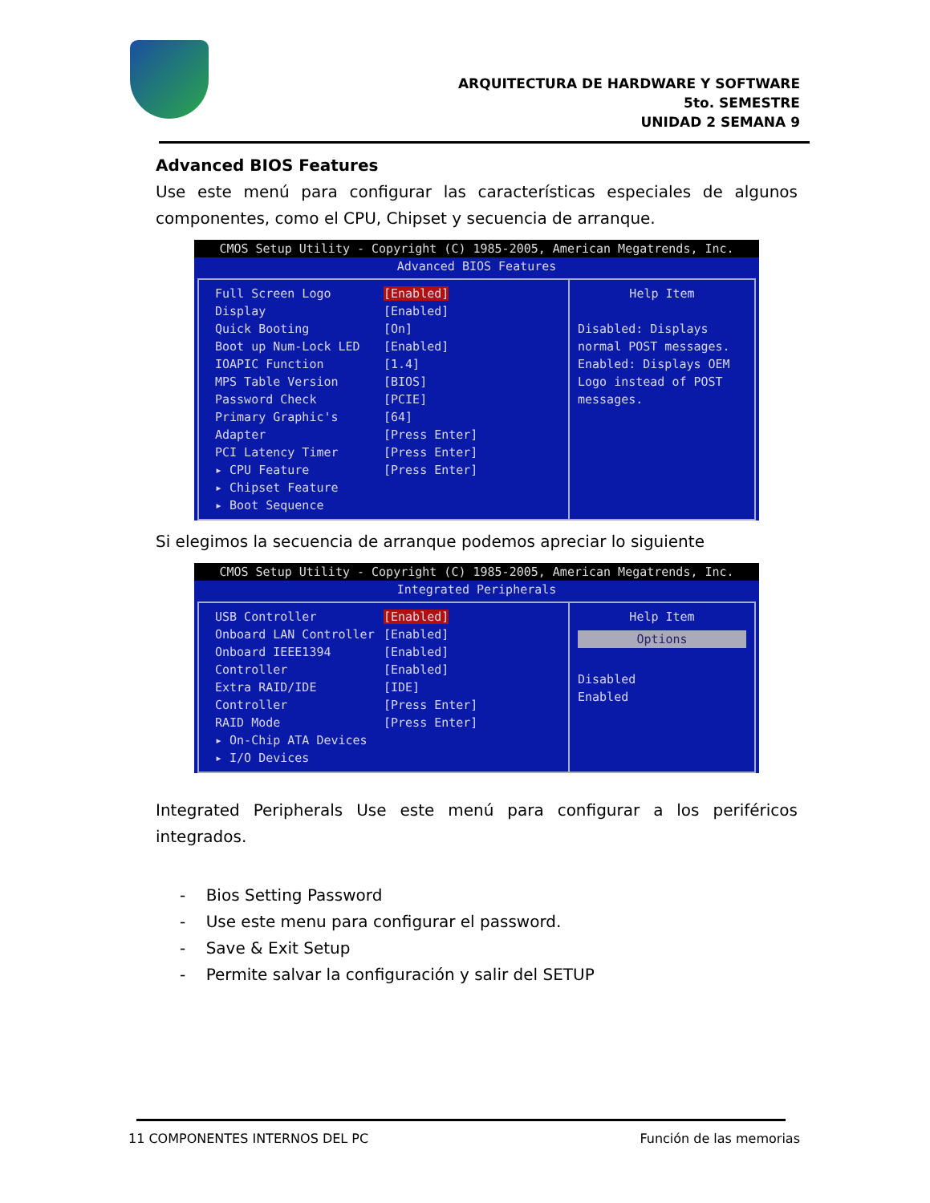ARQUITECTURA DE HARDWARE Y SOFTWARE
5to. SEMESTRE
UNIDAD 2 SEMANA 9
Advanced BIOS Features
Use este menú para configurar las características especiales de algunos componentes, como el CPU, Chipset y secuencia de arranque.
CMOS Setup Utility - Copyright (C) 1985-2005, American Megatrends, Inc.
Advanced BIOS Features
Full Screen Logo Display
Quick Booting
Boot up Num-Lock LED
IOAPIC Function
MPS Table Version
Password Check
Primary Graphic's Adapter
PCI Latency Timer
▸ CPU Feature
▸ Chipset Feature
▸ Boot Sequence
[Enabled]
[Enabled]
[On]
[Enabled]
[1.4]
[BIOS]
[PCIE]
[64]
[Press Enter]
[Press Enter]
[Press Enter]
Help Item
Disabled: Displays normal POST messages. Enabled: Displays OEM Logo instead of POST messages.
Si elegimos la secuencia de arranque podemos apreciar lo siguiente
CMOS Setup Utility - Copyright (C) 1985-2005, American Megatrends, Inc.
Integrated Peripherals
USB Controller
Onboard LAN Controller
Onboard IEEE1394 Controller
Extra RAID/IDE Controller
RAID Mode
▸ On-Chip ATA Devices
▸ I/O Devices
[Enabled]
[Enabled]
[Enabled]
[Enabled]
[IDE]
[Press Enter]
[Press Enter]
Help Item
Options
Disabled
Enabled
Integrated Peripherals Use este menú para configurar a los periféricos integrados.
- Bios Setting Password
- Use este menu para configurar el password.
- Save & Exit Setup
- Permite salvar la configuración y salir del SETUP
11 COMPONENTES INTERNOS DEL PC Función de las memorias